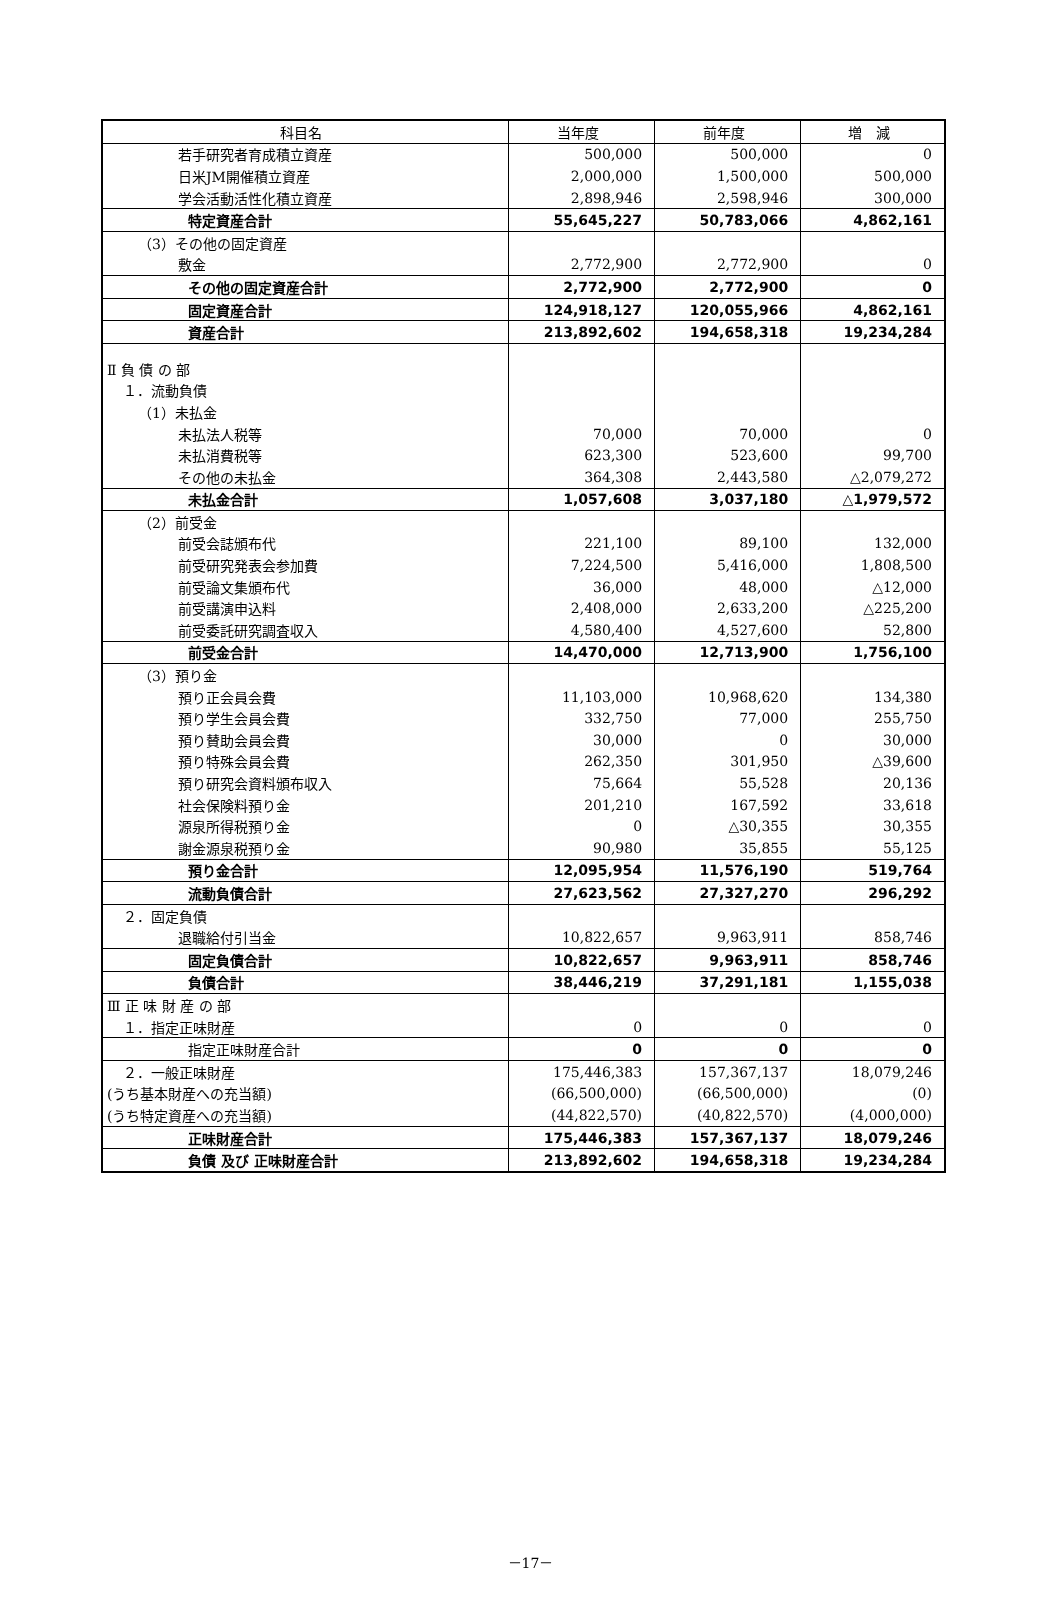| 科目名 | 当年度 | 前年度 | 増 減 |
| --- | --- | --- | --- |
| 若手研究者育成積立資産 | 500,000 | 500,000 | 0 |
| 日米JM開催積立資産 | 2,000,000 | 1,500,000 | 500,000 |
| 学会活動活性化積立資産 | 2,898,946 | 2,598,946 | 300,000 |
| 特定資産合計 | 55,645,227 | 50,783,066 | 4,862,161 |
| （3）その他の固定資産 | | | |
| 敷金 | 2,772,900 | 2,772,900 | 0 |
| その他の固定資産合計 | 2,772,900 | 2,772,900 | 0 |
| 固定資産合計 | 124,918,127 | 120,055,966 | 4,862,161 |
| 資産合計 | 213,892,602 | 194,658,318 | 19,234,284 |
| Ⅱ 負 債 の 部 | | | |
| １．流動負債 | | | |
| （1）未払金 | | | |
| 未払法人税等 | 70,000 | 70,000 | 0 |
| 未払消費税等 | 623,300 | 523,600 | 99,700 |
| その他の未払金 | 364,308 | 2,443,580 | △2,079,272 |
| 未払金合計 | 1,057,608 | 3,037,180 | △1,979,572 |
| （2）前受金 | | | |
| 前受会誌頒布代 | 221,100 | 89,100 | 132,000 |
| 前受研究発表会参加費 | 7,224,500 | 5,416,000 | 1,808,500 |
| 前受論文集頒布代 | 36,000 | 48,000 | △12,000 |
| 前受講演申込料 | 2,408,000 | 2,633,200 | △225,200 |
| 前受委託研究調査収入 | 4,580,400 | 4,527,600 | 52,800 |
| 前受金合計 | 14,470,000 | 12,713,900 | 1,756,100 |
| （3）預り金 | | | |
| 預り正会員会費 | 11,103,000 | 10,968,620 | 134,380 |
| 預り学生会員会費 | 332,750 | 77,000 | 255,750 |
| 預り賛助会員会費 | 30,000 | 0 | 30,000 |
| 預り特殊会員会費 | 262,350 | 301,950 | △39,600 |
| 預り研究会資料頒布収入 | 75,664 | 55,528 | 20,136 |
| 社会保険料預り金 | 201,210 | 167,592 | 33,618 |
| 源泉所得税預り金 | 0 | △30,355 | 30,355 |
| 謝金源泉税預り金 | 90,980 | 35,855 | 55,125 |
| 預り金合計 | 12,095,954 | 11,576,190 | 519,764 |
| 流動負債合計 | 27,623,562 | 27,327,270 | 296,292 |
| ２．固定負債 | | | |
| 退職給付引当金 | 10,822,657 | 9,963,911 | 858,746 |
| 固定負債合計 | 10,822,657 | 9,963,911 | 858,746 |
| 負債合計 | 38,446,219 | 37,291,181 | 1,155,038 |
| Ⅲ 正 味 財 産 の 部 | | | |
| １．指定正味財産 | 0 | 0 | 0 |
| 指定正味財産合計 | 0 | 0 | 0 |
| ２．一般正味財産 | 175,446,383 | 157,367,137 | 18,079,246 |
| (うち基本財産への充当額) | (66,500,000) | (66,500,000) | (0) |
| (うち特定資産への充当額) | (44,822,570) | (40,822,570) | (4,000,000) |
| 正味財産合計 | 175,446,383 | 157,367,137 | 18,079,246 |
| 負債 及び 正味財産合計 | 213,892,602 | 194,658,318 | 19,234,284 |
－17－